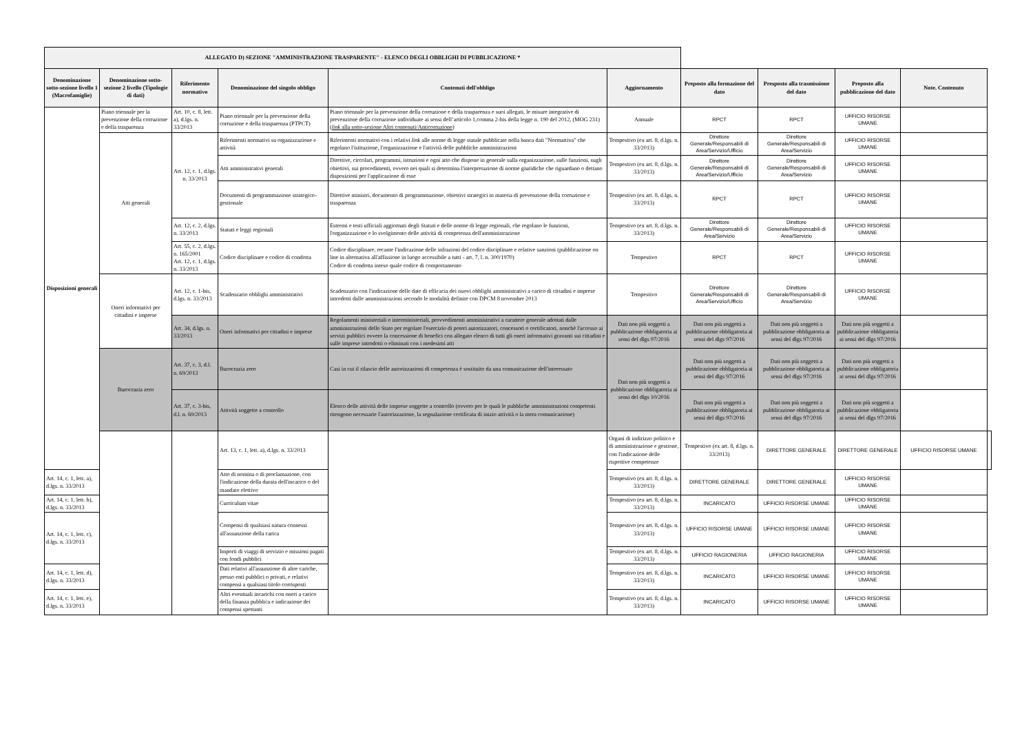| ALLEGATO D) SEZIONE "AMMINISTRAZIONE TRASPARENTE" - ELENCO DEGLI OBBLIGHI DI PUBBLICAZIONE * | | | | | | | | | | |
| Denominazione sotto-sezione livello 1 (Macrofamiglie) | Denominazione sotto-sezione 2 livello (Tipologie di dati) | Riferimento normativo | Denominazione del singolo obbligo | Contenuti dell'obbligo | Aggiornamento | Preposto alla formazione del dato | Presposto alla trasmissione del dato | Preposto alla pubblicazione del dato | Note. Contenuto | |
| Disposizioni generali | Piano triennale per la prevenzione della corruzione e della trasparenza | Art. 10, c. 8, lett. a), d.lgs. n. 33/2013 | Piano triennale per la prevenzione della corruzione e della trasparenza (PTPCT) | Piano triennale per la prevenzione della corruzione e della trasparenza e suoi allegati, le misure integrative di prevenzione della corruzione individuate ai sensi dell’articolo 1,comma 2-bis della legge n. 190 del 2012, (MOG 231) ( link alla sotto-sezione Altri contenuti/Anticorruzione ) | Annuale | RPCT | RPCT | UFFICIO RISORSE UMANE | | |
| | Atti generali | Art. 12, c. 1, d.lgs. n. 33/2013 | Riferimenti normativi su organizzazione e attività | Riferimenti normativi con i relativi link alle norme di legge statale pubblicate nella banca dati "Normattiva" che regolano l'istituzione, l'organizzazione e l'attività delle pubbliche amministrazioni | Tempestivo (ex art. 8, d.lgs. n. 33/2013) | Direttore Generale/Responsabili di Area/Servizio/Ufficio | Direttore Generale/Responsabili di Area/Servizio | UFFICIO RISORSE UMANE | | |
| | | | Atti amministrativi generali | Direttive, circolari, programmi, istruzioni e ogni atto che dispone in generale sulla organizzazione, sulle funzioni, sugli obiettivi, sui procedimenti, ovvero nei quali si determina l'interpretazione di norme giuridiche che riguardano o dettano disposizioni per l'applicazione di esse | Tempestivo (ex art. 8, d.lgs. n. 33/2013) | Direttore Generale/Responsabili di Area/Servizio/Ufficio | Direttore Generale/Responsabili di Area/Servizio | UFFICIO RISORSE UMANE | | |
| | | | Documenti di programmazione strategico-gestionale | Direttive ministri, documento di programmazione, obiettivi strategici in materia di prevenzione della corruzione e trasparenza | Tempestivo (ex art. 8, d.lgs. n. 33/2013) | RPCT | RPCT | UFFICIO RISORSE UMANE | | |
| | | Art. 12, c. 2, d.lgs. n. 33/2013 | Statuti e leggi regionali | Estremi e testi ufficiali aggiornati degli Statuti e delle norme di legge regionali, che regolano le funzioni, l'organizzazione e lo svolgimento delle attività di competenza dell'amministrazione | Tempestivo (ex art. 8, d.lgs. n. 33/2013) | Direttore Generale/Responsabili di Area/Servizio | Direttore Generale/Responsabili di Area/Servizio | UFFICIO RISORSE UMANE | | |
| | | Art. 55, c. 2, d.lgs. n. 165/2001 Art. 12, c. 1, d.lgs. n. 33/2013 | Codice disciplinare e codice di condotta | Codice disciplinare, recante l'indicazione delle infrazioni del codice disciplinare e relative sanzioni (pubblicazione on line in alternativa all'affissione in luogo accessibile a tutti - art. 7, l. n. 300/1970) Codice di condotta inteso quale codice di comportamento | Tempestivo | RPCT | RPCT | UFFICIO RISORSE UMANE | | |
| | Oneri informativi per cittadini e imprese | Art. 12, c. 1-bis, d.lgs. n. 33/2013 | Scadenzario obblighi amministrativi | Scadenzario con l'indicazione delle date di efficacia dei nuovi obblighi amministrativi a carico di cittadini e imprese introdotti dalle amministrazioni secondo le modalità definite con DPCM 8 novembre 2013 | Tempestivo | Direttore Generale/Responsabili di Area/Servizio/Ufficio | Direttore Generale/Responsabili di Area/Servizio | UFFICIO RISORSE UMANE | | |
| | | Art. 34, d.lgs. n. 33/2013 | Oneri informativi per cittadini e imprese | Regolamenti ministeriali o interministeriali, provvedimenti amministrativi a carattere generale adottati dalle amministrazioni dello Stato per regolare l'esercizio di poteri autorizzatori, concessori o certificatori, nonchè l'accesso ai servizi pubblici ovvero la concessione di benefici con allegato elenco di tutti gli oneri informativi gravanti sui cittadini e sulle imprese introdotti o eliminati con i medesimi atti | Dati non più soggetti a pubblicazione obbligatoria ai sensi del dlgs 97/2016 | Dati non più soggetti a pubblicazione obbligatoria ai sensi del dlgs 97/2016 | Dati non più soggetti a pubblicazione obbligatoria ai sensi del dlgs 97/2016 | Dati non più soggetti a pubblicazione obbligatoria ai sensi del dlgs 97/2016 | | |
| | Burocrazia zero | Art. 37, c. 3, d.l. n. 69/2013 | Burocrazia zero | Casi in cui il rilascio delle autorizzazioni di competenza è sostituito da una comunicazione dell'interessato | Dati non più soggetti a pubblicazione obbligatoria ai sensi del dlgs 10/2016 | Dati non più soggetti a pubblicazione obbligatoria ai sensi del dlgs 97/2016 | Dati non più soggetti a pubblicazione obbligatoria ai sensi del dlgs 97/2016 | Dati non più soggetti a pubblicazione obbligatoria ai sensi del dlgs 97/2016 | | |
| | | Art. 37, c. 3-bis, d.l. n. 69/2013 | Attività soggette a controllo | Elenco delle attività delle imprese soggette a controllo (ovvero per le quali le pubbliche amministrazioni competenti ritengono necessarie l'autorizzazione, la segnalazione certificata di inizio attività o la mera comunicazione) | | Dati non più soggetti a pubblicazione obbligatoria ai sensi del dlgs 97/2016 | Dati non più soggetti a pubblicazione obbligatoria ai sensi del dlgs 97/2016 | Dati non più soggetti a pubblicazione obbligatoria ai sensi del dlgs 97/2016 | | |
| | | | Art. 13, c. 1, lett. a), d.lgs. n. 33/2013 | | Organi di indirizzo politico e di amministrazione e gestione, con l'indicazione delle rispettive competenze | Tempestivo (ex art. 8, d.lgs. n. 33/2013) | DIRETTORE GENERALE | DIRETTORE GENERALE | UFFICIO RISORSE UMANE | |
| Art. 14, c. 1, lett. a), d.lgs. n. 33/2013 | | | Atto di nomina o di proclamazione, con l'indicazione della durata dell'incarico o del mandato elettivo | | Tempestivo (ex art. 8, d.lgs. n. 33/2013) | DIRETTORE GENERALE | DIRETTORE GENERALE | UFFICIO RISORSE UMANE | | |
| Art. 14, c. 1, lett. b), d.lgs. n. 33/2013 | | | Curriculum vitae | | Tempestivo (ex art. 8, d.lgs. n. 33/2013) | INCARICATO | UFFICIO RISORSE UMANE | UFFICIO RISORSE UMANE | | |
| Art. 14, c. 1, lett. c), d.lgs. n. 33/2013 | | | Compensi di qualsiasi natura connessi all'assunzione della carica | | Tempestivo (ex art. 8, d.lgs. n. 33/2013) | UFFICIO RISORSE UMANE | UFFICIO RISORSE UMANE | UFFICIO RISORSE UMANE | | |
| | | | Importi di viaggi di servizio e missioni pagati con fondi pubblici | | Tempestivo (ex art. 8, d.lgs. n. 33/2013) | UFFICIO RAGIONERIA | UFFICIO RAGIONERIA | UFFICIO RISORSE UMANE | | |
| Art. 14, c. 1, lett. d), d.lgs. n. 33/2013 | | | Dati relativi all'assunzione di altre cariche, presso enti pubblici o privati, e relativi compensi a qualsiasi titolo corrisposti | | Tempestivo (ex art. 8, d.lgs. n. 33/2013) | INCARICATO | UFFICIO RISORSE UMANE | UFFICIO RISORSE UMANE | | |
| Art. 14, c. 1, lett. e), d.lgs. n. 33/2013 | | | Altri eventuali incarichi con oneri a carico della finanza pubblica e indicazione dei compensi spettanti | | Tempestivo (ex art. 8, d.lgs. n. 33/2013) | INCARICATO | UFFICIO RISORSE UMANE | UFFICIO RISORSE UMANE | | |